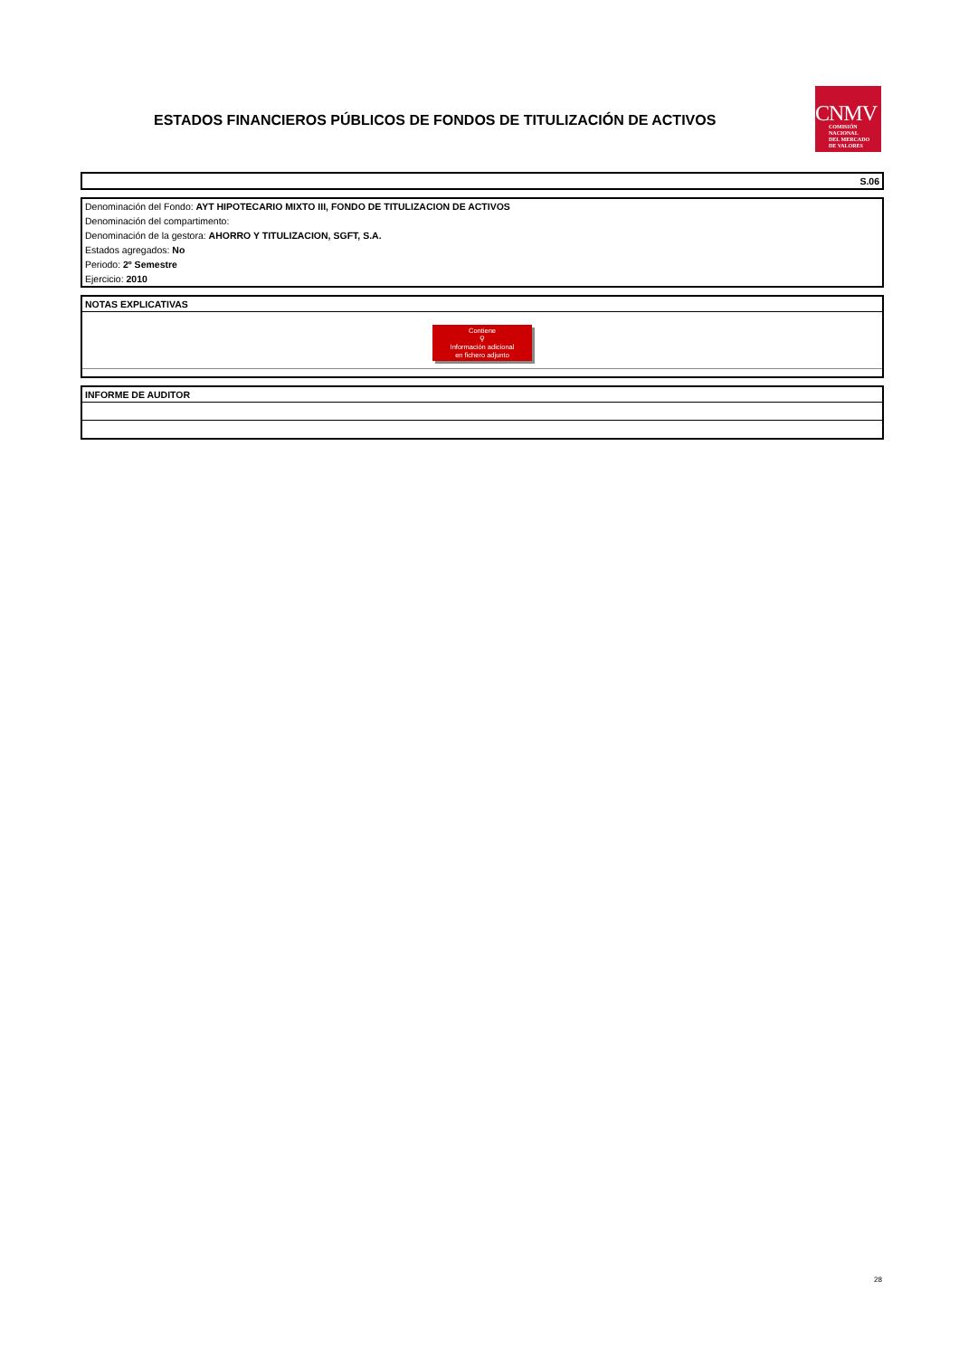ESTADOS FINANCIEROS PÚBLICOS DE FONDOS DE TITULIZACIÓN DE ACTIVOS
CNMV
COMISIÓN
NACIONAL
DEL MERCADO
DE VALORES
S.06
Denominación del Fondo: AYT HIPOTECARIO MIXTO III, FONDO DE TITULIZACION DE ACTIVOS
Denominación del compartimento:
Denominación de la gestora: AHORRO Y TITULIZACION, SGFT, S.A.
Estados agregados: No
Periodo: 2º Semestre
Ejercicio: 2010
NOTAS EXPLICATIVAS
Contiene
⚲
Información adicional
en fichero adjunto
INFORME DE AUDITOR
28